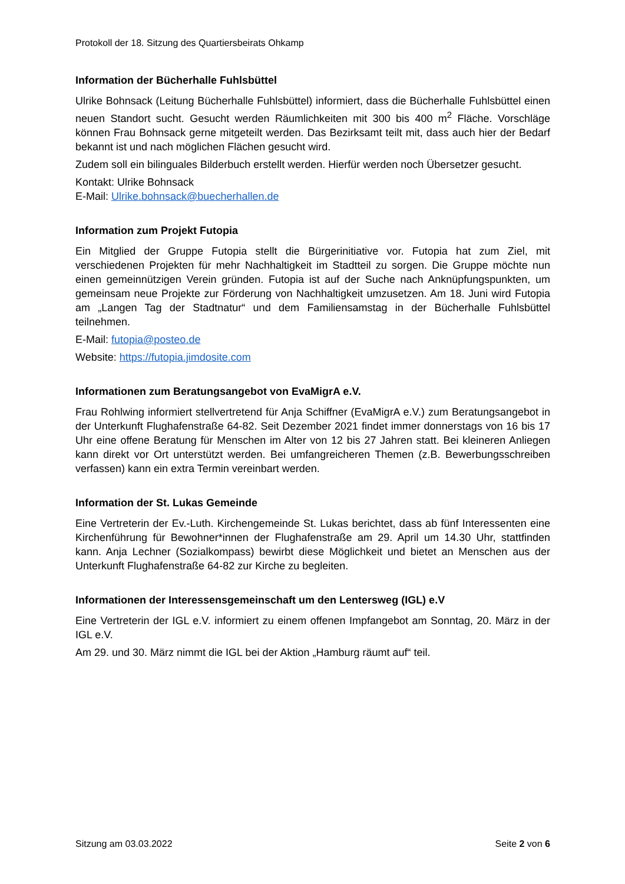Protokoll der 18. Sitzung des Quartiersbeirats Ohkamp
Information der Bücherhalle Fuhlsbüttel
Ulrike Bohnsack (Leitung Bücherhalle Fuhlsbüttel) informiert, dass die Bücherhalle Fuhlsbüttel einen neuen Standort sucht. Gesucht werden Räumlichkeiten mit 300 bis 400 m<sup>2</sup> Fläche. Vorschläge können Frau Bohnsack gerne mitgeteilt werden. Das Bezirksamt teilt mit, dass auch hier der Bedarf bekannt ist und nach möglichen Flächen gesucht wird.
Zudem soll ein bilinguales Bilderbuch erstellt werden. Hierfür werden noch Übersetzer gesucht.
Kontakt: Ulrike Bohnsack
E-Mail: Ulrike.bohnsack@buecherhallen.de
Information zum Projekt Futopia
Ein Mitglied der Gruppe Futopia stellt die Bürgerinitiative vor. Futopia hat zum Ziel, mit verschiedenen Projekten für mehr Nachhaltigkeit im Stadtteil zu sorgen. Die Gruppe möchte nun einen gemeinnützigen Verein gründen. Futopia ist auf der Suche nach Anknüpfungspunkten, um gemeinsam neue Projekte zur Förderung von Nachhaltigkeit umzusetzen. Am 18. Juni wird Futopia am „Langen Tag der Stadtnatur“ und dem Familiensamstag in der Bücherhalle Fuhlsbüttel teilnehmen.
E-Mail: futopia@posteo.de
Website: https://futopia.jimdosite.com
Informationen zum Beratungsangebot von EvaMigrA e.V.
Frau Rohlwing informiert stellvertretend für Anja Schiffner (EvaMigrA e.V.) zum Beratungsangebot in der Unterkunft Flughafenstraße 64-82. Seit Dezember 2021 findet immer donnerstags von 16 bis 17 Uhr eine offene Beratung für Menschen im Alter von 12 bis 27 Jahren statt. Bei kleineren Anliegen kann direkt vor Ort unterstützt werden. Bei umfangreicheren Themen (z.B. Bewerbungsschreiben verfassen) kann ein extra Termin vereinbart werden.
Information der St. Lukas Gemeinde
Eine Vertreterin der Ev.-Luth. Kirchengemeinde St. Lukas berichtet, dass ab fünf Interessenten eine Kirchenführung für Bewohner*innen der Flughafenstraße am 29. April um 14.30 Uhr, stattfinden kann. Anja Lechner (Sozialkompass) bewirbt diese Möglichkeit und bietet an Menschen aus der Unterkunft Flughafenstraße 64-82 zur Kirche zu begleiten.
Informationen der Interessensgemeinschaft um den Lentersweg (IGL) e.V
Eine Vertreterin der IGL e.V. informiert zu einem offenen Impfangebot am Sonntag, 20. März in der IGL e.V.
Am 29. und 30. März nimmt die IGL bei der Aktion „Hamburg räumt auf“ teil.
Sitzung am 03.03.2022 Seite 2 von 6